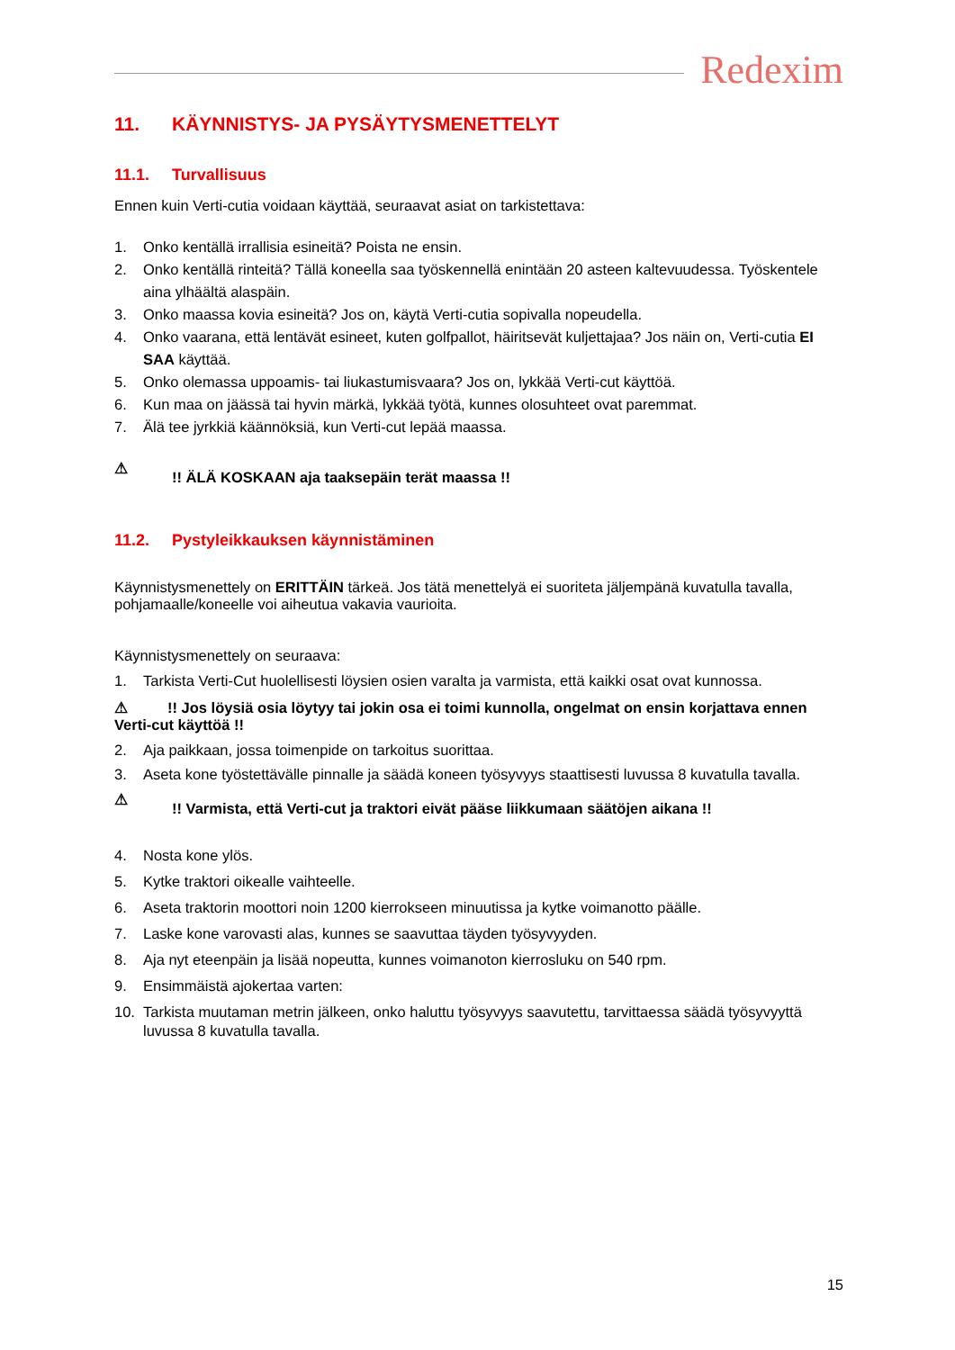Redexim
11. KÄYNNISTYS- JA PYSÄYTYSMENETTELYT
11.1. Turvallisuus
Ennen kuin Verti-cutia voidaan käyttää, seuraavat asiat on tarkistettava:
1. Onko kentällä irrallisia esineitä? Poista ne ensin.
2. Onko kentällä rinteitä? Tällä koneella saa työskennellä enintään 20 asteen kaltevuudessa. Työskentele aina ylhäältä alaspäin.
3. Onko maassa kovia esineitä? Jos on, käytä Verti-cutia sopivalla nopeudella.
4. Onko vaarana, että lentävät esineet, kuten golfpallot, häiritsevät kuljettajaa? Jos näin on, Verti-cutia EI SAA käyttää.
5. Onko olemassa uppoamis- tai liukastumisvaara? Jos on, lykkää Verti-cut käyttöä.
6. Kun maa on jäässä tai hyvin märkä, lykkää työtä, kunnes olosuhteet ovat paremmat.
7. Älä tee jyrkkiä käännöksiä, kun Verti-cut lepää maassa.
⚠!! ÄLÄ KOSKAAN aja taaksepäin terät maassa !!
11.2. Pystyleikkauksen käynnistäminen
Käynnistysmenettely on ERITTÄIN tärkeä. Jos tätä menettelyä ei suoriteta jäljempänä kuvatulla tavalla, pohjamaalle/koneelle voi aiheutua vakavia vaurioita.
Käynnistysmenettely on seuraava:
1. Tarkista Verti-Cut huolellisesti löysien osien varalta ja varmista, että kaikki osat ovat kunnossa.
⚠ !! Jos löysiä osia löytyy tai jokin osa ei toimi kunnolla, ongelmat on ensin korjattava ennen Verti-cut käyttöä !!
2. Aja paikkaan, jossa toimenpide on tarkoitus suorittaa.
3. Aseta kone työstettävälle pinnalle ja säädä koneen työsyvyys staattisesti luvussa 8 kuvatulla tavalla.
⚠!! Varmista, että Verti-cut ja traktori eivät pääse liikkumaan säätöjen aikana !!
4. Nosta kone ylös.
5. Kytke traktori oikealle vaihteelle.
6. Aseta traktorin moottori noin 1200 kierrokseen minuutissa ja kytke voimanotto päälle.
7. Laske kone varovasti alas, kunnes se saavuttaa täyden työsyvyyden.
8. Aja nyt eteenpäin ja lisää nopeutta, kunnes voimanoton kierrosluku on 540 rpm.
9. Ensimmäistä ajokertaa varten:
10. Tarkista muutaman metrin jälkeen, onko haluttu työsyvyys saavutettu, tarvittaessa säädä työsyvyyttä luvussa 8 kuvatulla tavalla.
15